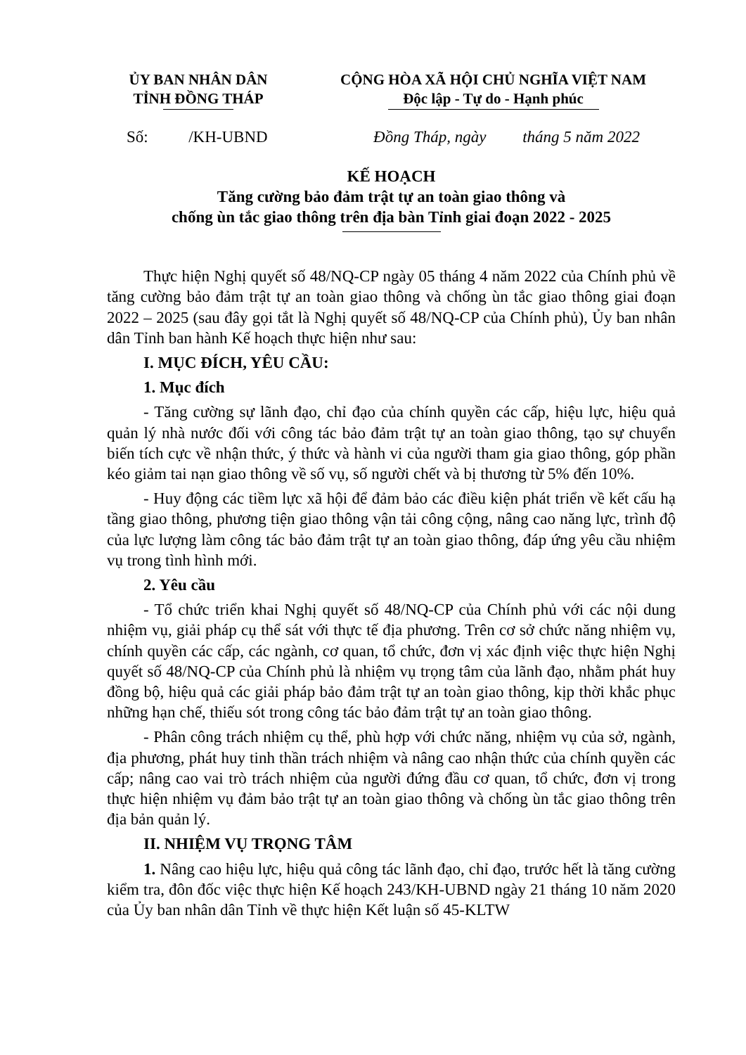ỦY BAN NHÂN DÂN
TỈNH ĐỒNG THÁP
CỘNG HÒA XÃ HỘI CHỦ NGHĨA VIỆT NAM
Độc lập - Tự do - Hạnh phúc
Số: /KH-UBND Đồng Tháp, ngày tháng 5 năm 2022
KẾ HOẠCH
Tăng cường bảo đảm trật tự an toàn giao thông và
chống ùn tắc giao thông trên địa bàn Tỉnh giai đoạn 2022 - 2025
Thực hiện Nghị quyết số 48/NQ-CP ngày 05 tháng 4 năm 2022 của Chính phủ về tăng cường bảo đảm trật tự an toàn giao thông và chống ùn tắc giao thông giai đoạn 2022 – 2025 (sau đây gọi tắt là Nghị quyết số 48/NQ-CP của Chính phủ), Ủy ban nhân dân Tỉnh ban hành Kế hoạch thực hiện như sau:
I. MỤC ĐÍCH, YÊU CẦU:
1. Mục đích
- Tăng cường sự lãnh đạo, chỉ đạo của chính quyền các cấp, hiệu lực, hiệu quả quản lý nhà nước đối với công tác bảo đảm trật tự an toàn giao thông, tạo sự chuyển biến tích cực về nhận thức, ý thức và hành vi của người tham gia giao thông, góp phần kéo giảm tai nạn giao thông về số vụ, số người chết và bị thương từ 5% đến 10%.
- Huy động các tiềm lực xã hội để đảm bảo các điều kiện phát triển về kết cấu hạ tầng giao thông, phương tiện giao thông vận tải công cộng, nâng cao năng lực, trình độ của lực lượng làm công tác bảo đảm trật tự an toàn giao thông, đáp ứng yêu cầu nhiệm vụ trong tình hình mới.
2. Yêu cầu
- Tổ chức triển khai Nghị quyết số 48/NQ-CP của Chính phủ với các nội dung nhiệm vụ, giải pháp cụ thể sát với thực tế địa phương. Trên cơ sở chức năng nhiệm vụ, chính quyền các cấp, các ngành, cơ quan, tổ chức, đơn vị xác định việc thực hiện Nghị quyết số 48/NQ-CP của Chính phủ là nhiệm vụ trọng tâm của lãnh đạo, nhằm phát huy đồng bộ, hiệu quả các giải pháp bảo đảm trật tự an toàn giao thông, kịp thời khắc phục những hạn chế, thiếu sót trong công tác bảo đảm trật tự an toàn giao thông.
- Phân công trách nhiệm cụ thể, phù hợp với chức năng, nhiệm vụ của sở, ngành, địa phương, phát huy tinh thần trách nhiệm và nâng cao nhận thức của chính quyền các cấp; nâng cao vai trò trách nhiệm của người đứng đầu cơ quan, tổ chức, đơn vị trong thực hiện nhiệm vụ đảm bảo trật tự an toàn giao thông và chống ùn tắc giao thông trên địa bản quản lý.
II. NHIỆM VỤ TRỌNG TÂM
1. Nâng cao hiệu lực, hiệu quả công tác lãnh đạo, chỉ đạo, trước hết là tăng cường kiểm tra, đôn đốc việc thực hiện Kế hoạch 243/KH-UBND ngày 21 tháng 10 năm 2020 của Ủy ban nhân dân Tỉnh về thực hiện Kết luận số 45-KLTW